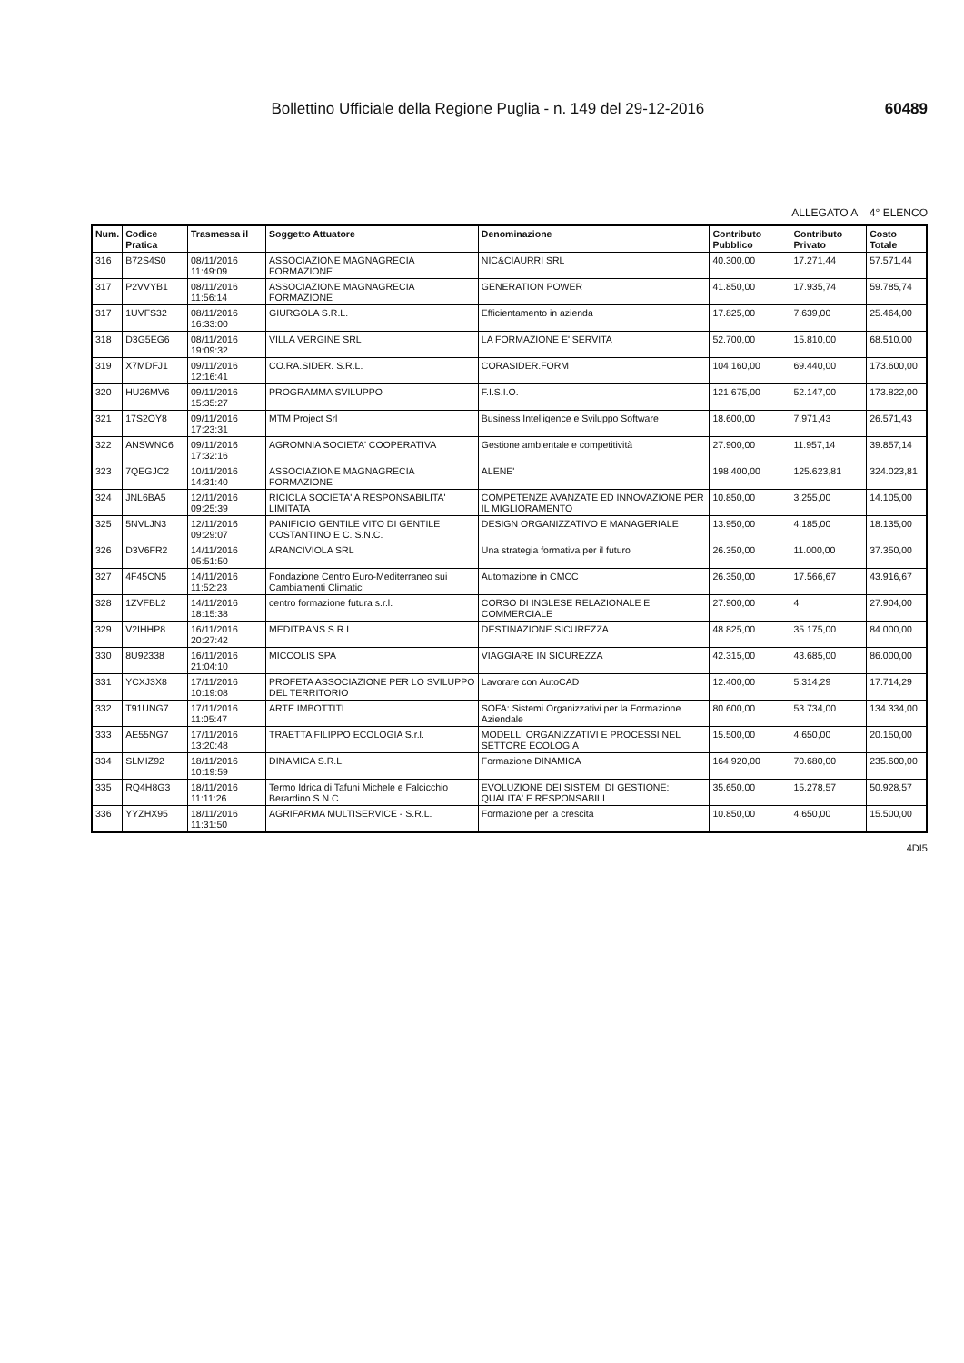Bollettino Ufficiale della Regione Puglia - n. 149 del 29-12-2016 60489
ALLEGATO A 4° ELENCO
| Num. | Codice Pratica | Trasmessa il | Soggetto Attuatore | Denominazione | Contributo Pubblico | Contributo Privato | Costo Totale |
| --- | --- | --- | --- | --- | --- | --- | --- |
| 316 | B72S4S0 | 08/11/2016 11:49:09 | ASSOCIAZIONE MAGNAGRECIA FORMAZIONE | NIC&CIAURRI SRL | 40.300,00 | 17.271,44 | 57.571,44 |
| 317 | P2VVYB1 | 08/11/2016 11:56:14 | ASSOCIAZIONE MAGNAGRECIA FORMAZIONE | GENERATION POWER | 41.850,00 | 17.935,74 | 59.785,74 |
| 317 | 1UVFS32 | 08/11/2016 16:33:00 | GIURGOLA S.R.L. | Efficientamento in azienda | 17.825,00 | 7.639,00 | 25.464,00 |
| 318 | D3G5EG6 | 08/11/2016 19:09:32 | VILLA VERGINE SRL | LA FORMAZIONE E' SERVITA | 52.700,00 | 15.810,00 | 68.510,00 |
| 319 | X7MDFJ1 | 09/11/2016 12:16:41 | CO.RA.SIDER. S.R.L. | CORASIDER.FORM | 104.160,00 | 69.440,00 | 173.600,00 |
| 320 | HU26MV6 | 09/11/2016 15:35:27 | PROGRAMMA SVILUPPO | F.I.S.I.O. | 121.675,00 | 52.147,00 | 173.822,00 |
| 321 | 17S2OY8 | 09/11/2016 17:23:31 | MTM Project Srl | Business Intelligence e Sviluppo Software | 18.600,00 | 7.971,43 | 26.571,43 |
| 322 | ANSWNC6 | 09/11/2016 17:32:16 | AGROMNIA SOCIETA' COOPERATIVA | Gestione ambientale e competitività | 27.900,00 | 11.957,14 | 39.857,14 |
| 323 | 7QEGJC2 | 10/11/2016 14:31:40 | ASSOCIAZIONE MAGNAGRECIA FORMAZIONE | ALENE' | 198.400,00 | 125.623,81 | 324.023,81 |
| 324 | JNL6BA5 | 12/11/2016 09:25:39 | RICICLA SOCIETA' A RESPONSABILITA' LIMITATA | COMPETENZE AVANZATE ED INNOVAZIONE PER IL MIGLIORAMENTO | 10.850,00 | 3.255,00 | 14.105,00 |
| 325 | 5NVLJN3 | 12/11/2016 09:29:07 | PANIFICIO GENTILE VITO DI GENTILE COSTANTINO E C. S.N.C. | DESIGN ORGANIZZATIVO E MANAGERIALE | 13.950,00 | 4.185,00 | 18.135,00 |
| 326 | D3V6FR2 | 14/11/2016 05:51:50 | ARANCIVIOLA SRL | Una strategia formativa per il futuro | 26.350,00 | 11.000,00 | 37.350,00 |
| 327 | 4F45CN5 | 14/11/2016 11:52:23 | Fondazione Centro Euro-Mediterraneo sui Cambiamenti Climatici | Automazione in CMCC | 26.350,00 | 17.566,67 | 43.916,67 |
| 328 | 1ZVFBL2 | 14/11/2016 18:15:38 | centro formazione futura s.r.l. | CORSO DI INGLESE RELAZIONALE E COMMERCIALE | 27.900,00 | 4 | 27.904,00 |
| 329 | V2IHHP8 | 16/11/2016 20:27:42 | MEDITRANS S.R.L. | DESTINAZIONE SICUREZZA | 48.825,00 | 35.175,00 | 84.000,00 |
| 330 | 8U92338 | 16/11/2016 21:04:10 | MICCOLIS SPA | VIAGGIARE IN SICUREZZA | 42.315,00 | 43.685,00 | 86.000,00 |
| 331 | YCXJ3X8 | 17/11/2016 10:19:08 | PROFETA ASSOCIAZIONE PER LO SVILUPPO DEL TERRITORIO | Lavorare con AutoCAD | 12.400,00 | 5.314,29 | 17.714,29 |
| 332 | T91UNG7 | 17/11/2016 11:05:47 | ARTE IMBOTTITI | SOFA: Sistemi Organizzativi per la Formazione Aziendale | 80.600,00 | 53.734,00 | 134.334,00 |
| 333 | AE55NG7 | 17/11/2016 13:20:48 | TRAETTA FILIPPO ECOLOGIA S.r.l. | MODELLI ORGANIZZATIVI E PROCESSI NEL SETTORE ECOLOGIA | 15.500,00 | 4.650,00 | 20.150,00 |
| 334 | SLMIZ92 | 18/11/2016 10:19:59 | DINAMICA S.R.L. | Formazione DINAMICA | 164.920,00 | 70.680,00 | 235.600,00 |
| 335 | RQ4H8G3 | 18/11/2016 11:11:26 | Termo Idrica di Tafuni Michele e Falcicchio Berardino S.N.C. | EVOLUZIONE DEI SISTEMI DI GESTIONE: QUALITA' E RESPONSABILI | 35.650,00 | 15.278,57 | 50.928,57 |
| 336 | YYZHX95 | 18/11/2016 11:31:50 | AGRIFARMA MULTISERVICE - S.R.L. | Formazione per la crescita | 10.850,00 | 4.650,00 | 15.500,00 |
4DI5